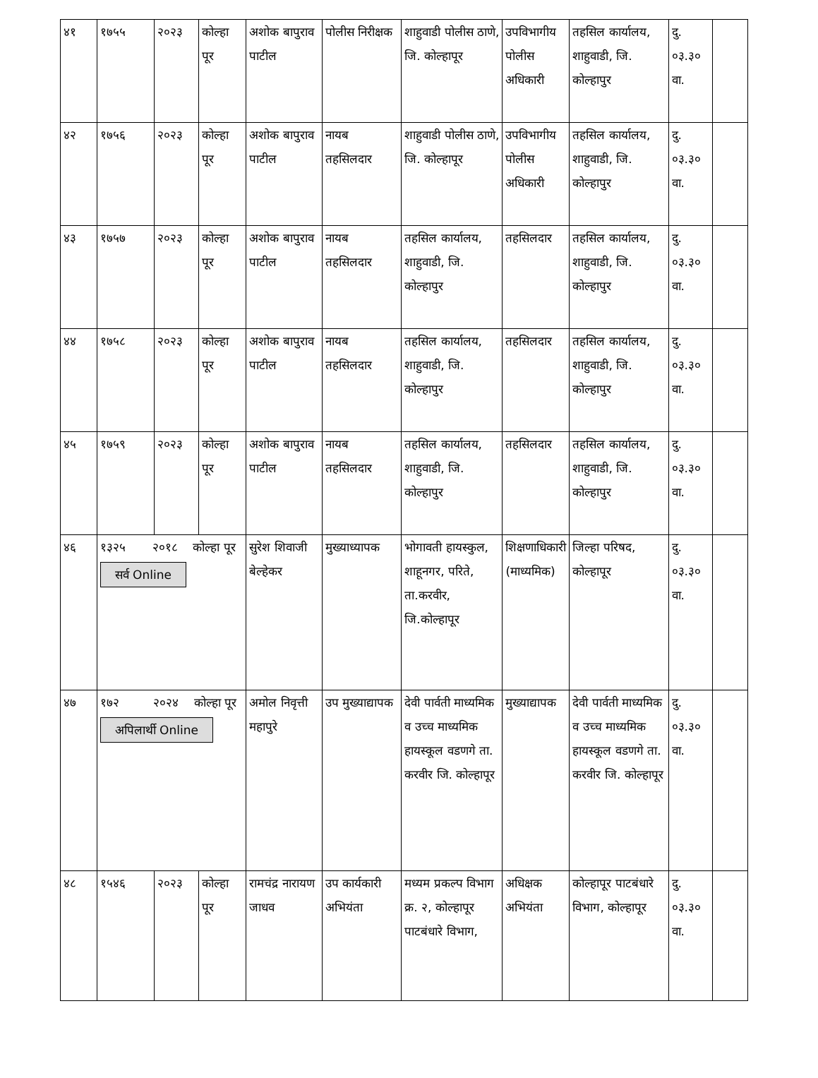| ४१ | १७५५ | २०२३ | कोल्हा पूर | अशोक बापुराव पाटील | पोलीस निरीक्षक | शाहुवाडी पोलीस ठाणे, जि. कोल्हापूर | उपविभागीय पोलीस अधिकारी | तहसिल कार्यालय, शाहुवाडी, जि. कोल्हापुर | दु. ०३.३० वा. | |
| ४२ | १७५६ | २०२३ | कोल्हा पूर | अशोक बापुराव पाटील | नायब तहसिलदार | शाहुवाडी पोलीस ठाणे, जि. कोल्हापूर | उपविभागीय पोलीस अधिकारी | तहसिल कार्यालय, शाहुवाडी, जि. कोल्हापुर | दु. ०३.३० वा. | |
| ४३ | १७५७ | २०२३ | कोल्हा पूर | अशोक बापुराव पाटील | नायब तहसिलदार | तहसिल कार्यालय, शाहुवाडी, जि. कोल्हापुर | तहसिलदार | तहसिल कार्यालय, शाहुवाडी, जि. कोल्हापुर | दु. ०३.३० वा. | |
| ४४ | १७५८ | २०२३ | कोल्हा पूर | अशोक बापुराव पाटील | नायब तहसिलदार | तहसिल कार्यालय, शाहुवाडी, जि. कोल्हापुर | तहसिलदार | तहसिल कार्यालय, शाहुवाडी, जि. कोल्हापुर | दु. ०३.३० वा. | |
| ४५ | १७५९ | २०२३ | कोल्हा पूर | अशोक बापुराव पाटील | नायब तहसिलदार | तहसिल कार्यालय, शाहुवाडी, जि. कोल्हापुर | तहसिलदार | तहसिल कार्यालय, शाहुवाडी, जि. कोल्हापुर | दु. ०३.३० वा. | |
| ४६ | १३२५ २०१८ कोल्हा पूर सर्व Online | | | सुरेश शिवाजी बेल्हेकर | मुख्याध्यापक | भोगावती हायस्कुल, शाहूनगर, परिते, ता.करवीर, जि.कोल्हापूर | शिक्षणाधिकारी (माध्यमिक) | जिल्हा परिषद, कोल्हापूर | दु. ०३.३० वा. | |
| ४७ | १७२ २०२४ कोल्हा पूर अपिलार्थी Online | | | अमोल निवृत्ती महापुरे | उप मुख्याद्यापक | देवी पार्वती माध्यमिक व उच्च माध्यमिक हायस्कूल वडणगे ता. करवीर जि. कोल्हापूर | मुख्याद्यापक | देवी पार्वती माध्यमिक व उच्च माध्यमिक हायस्कूल वडणगे ता. करवीर जि. कोल्हापूर | दु. ०३.३० वा. | |
| ४८ | १५४६ | २०२३ | कोल्हा पूर | रामचंद्र नारायण जाधव | उप कार्यकारी अभियंता | मध्यम प्रकल्प विभाग क्र. २, कोल्हापूर पाटबंधारे विभाग, | अधिक्षक अभियंता | कोल्हापूर पाटबंधारे विभाग, कोल्हापूर | दु. ०३.३० वा. | |